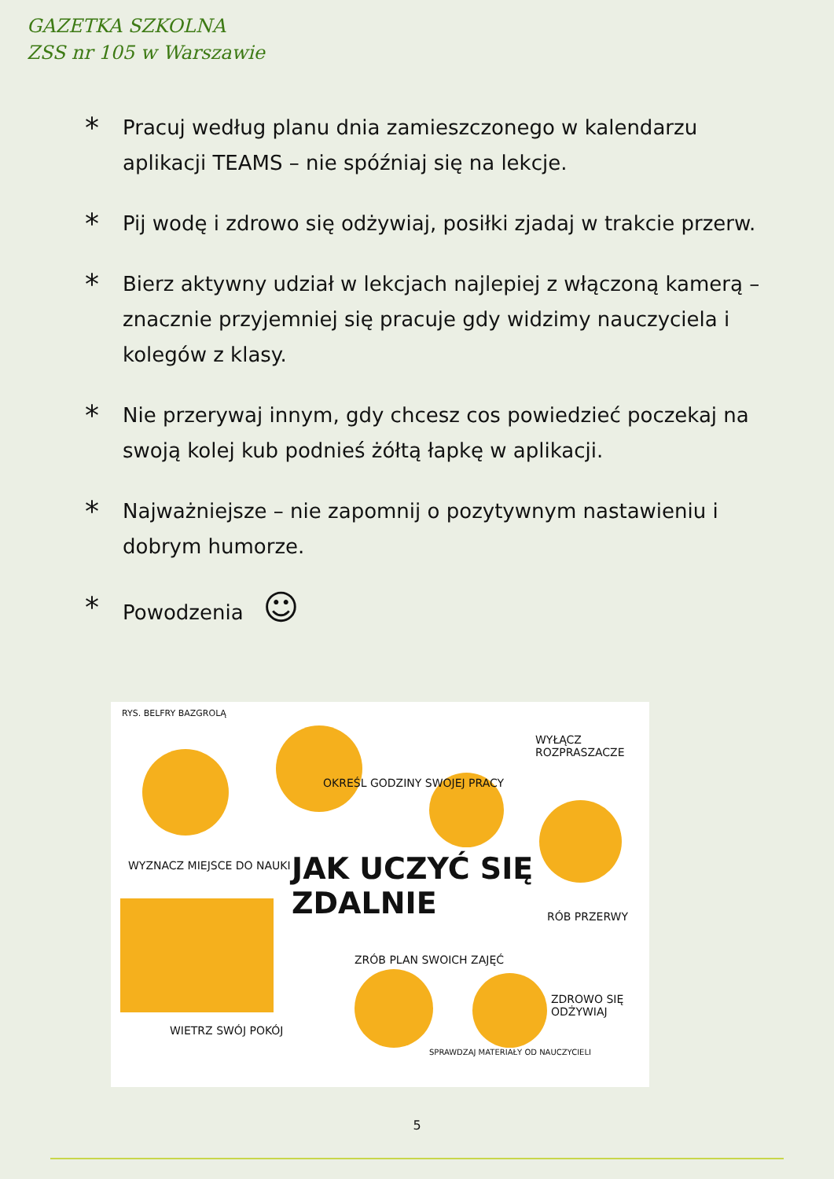GAZETKA SZKOLNA
ZSS nr 105 w Warszawie
*
Pracuj według planu dnia zamieszczonego w kalendarzu aplikacji TEAMS – nie spóźniaj się na lekcje.
*
Pij wodę i zdrowo się odżywiaj, posiłki zjadaj w trakcie przerw.
*
Bierz aktywny udział w lekcjach najlepiej z włączoną kamerą – znacznie przyjemniej się pracuje gdy widzimy nauczyciela i kolegów z klasy.
*
Nie przerywaj innym, gdy chcesz cos powiedzieć poczekaj na swoją kolej kub podnieś żółtą łapkę w aplikacji.
*
Najważniejsze – nie zapomnij o pozytywnym nastawieniu i dobrym humorze.
*
Powodzenia ☺
RYS. BELFRY BAZGROLĄ
OKREŚL GODZINY SWOJEJ PRACY
WYŁĄCZ ROZPRASZACZE
WYZNACZ MIEJSCE DO NAUKI JAK UCZYĆ SIĘ ZDALNIE
RÓB PRZERWY
WIETRZ SWÓJ POKÓJ
ZRÓB PLAN SWOICH ZAJĘĆ
SPRAWDZAJ MATERIAŁY OD NAUCZYCIELI
ZDROWO SIĘ ODŻYWIAJ
5